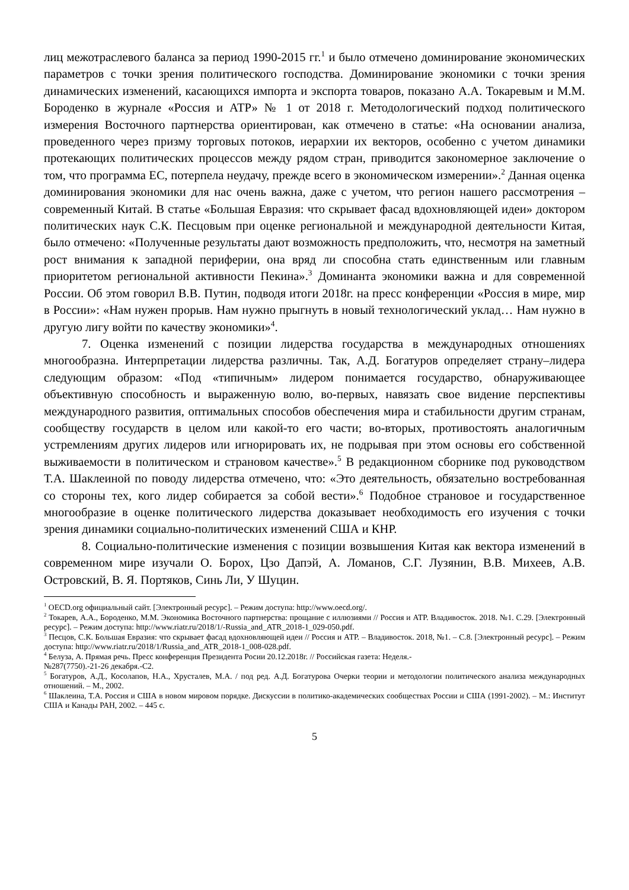лиц межотраслевого баланса за период 1990-2015 гг.<sup>1</sup> и было отмечено доминирование экономических параметров с точки зрения политического господства. Доминирование экономики с точки зрения динамических изменений, касающихся импорта и экспорта товаров, показано А.А. Токаревым и М.М. Бороденко в журнале «Россия и АТР» № 1 от 2018 г. Методологический подход политического измерения Восточного партнерства ориентирован, как отмечено в статье: «На основании анализа, проведенного через призму торговых потоков, иерархии их векторов, особенно с учетом динамики протекающих политических процессов между рядом стран, приводится закономерное заключение о том, что программа ЕС, потерпела неудачу, прежде всего в экономическом измерении».<sup>2</sup> Данная оценка доминирования экономики для нас очень важна, даже с учетом, что регион нашего рассмотрения – современный Китай. В статье «Большая Евразия: что скрывает фасад вдохновляющей идеи» доктором политических наук С.К. Песцовым при оценке региональной и международной деятельности Китая, было отмечено: «Полученные результаты дают возможность предположить, что, несмотря на заметный рост внимания к западной периферии, она вряд ли способна стать единственным или главным приоритетом региональной активности Пекина».<sup>3</sup> Доминанта экономики важна и для современной России. Об этом говорил В.В. Путин, подводя итоги 2018г. на пресс конференции «Россия в мире, мир в России»: «Нам нужен прорыв. Нам нужно прыгнуть в новый технологический уклад… Нам нужно в другую лигу войти по качеству экономики»<sup>4</sup>.
7. Оценка изменений с позиции лидерства государства в международных отношениях многообразна. Интерпретации лидерства различны. Так, А.Д. Богатуров определяет страну–лидера следующим образом: «Под «типичным» лидером понимается государство, обнаруживающее объективную способность и выраженную волю, во-первых, навязать свое видение перспективы международного развития, оптимальных способов обеспечения мира и стабильности другим странам, сообществу государств в целом или какой-то его части; во-вторых, противостоять аналогичным устремлениям других лидеров или игнорировать их, не подрывая при этом основы его собственной выживаемости в политическом и страновом качестве».<sup>5</sup> В редакционном сборнике под руководством Т.А. Шаклеиной по поводу лидерства отмечено, что: «Это деятельность, обязательно востребованная со стороны тех, кого лидер собирается за собой вести».<sup>6</sup> Подобное страновое и государственное многообразие в оценке политического лидерства доказывает необходимость его изучения с точки зрения динамики социально-политических изменений США и КНР.
8. Социально-политические изменения с позиции возвышения Китая как вектора изменений в современном мире изучали О. Борох, Цзо Дапэй, А. Ломанов, С.Г. Лузянин, В.В. Михеев, А.В. Островский, В. Я. Портяков, Синь Ли, У Шуцин.
<sup>1</sup> OECD.org официальный сайт. [Электронный ресурс]. – Режим доступа: http://www.oecd.org/.
<sup>2</sup> Токарев, А.А., Бороденко, М.М. Экономика Восточного партнерства: прощание с иллюзиями // Россия и АТР. Владивосток. 2018. №1. С.29. [Электронный ресурс]. – Режим доступа: http://www.riatr.ru/2018/1/-Russia_and_ATR_2018-1_029-050.pdf.
<sup>3</sup> Песцов, С.К. Большая Евразия: что скрывает фасад вдохновляющей идеи // Россия и АТР. – Владивосток. 2018, №1. – С.8. [Электронный ресурс]. – Режим доступа: http://www.riatr.ru/2018/1/Russia_and_ATR_2018-1_008-028.pdf.
<sup>4</sup> Белуза, А. Прямая речь. Пресс конференция Президента Росии 20.12.2018г. // Российская газета: Неделя.-
№287(7750).-21-26 декабря.-С2.
<sup>5</sup> Богатуров, А.Д., Косолапов, Н.А., Хрусталев, М.А. / под ред. А.Д. Богатурова Очерки теории и методологии политического анализа международных отношений. – М., 2002.
<sup>6</sup> Шаклеина, Т.А. Россия и США в новом мировом порядке. Дискуссии в политико-академических сообществах России и США (1991-2002). – М.: Институт США и Канады РАН, 2002. – 445 с.
5